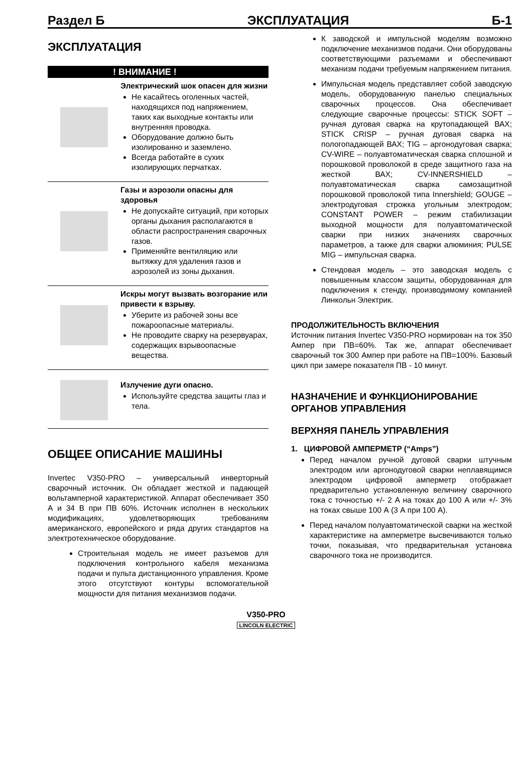Раздел Б ЭКСПЛУАТАЦИЯ Б-1
ЭКСПЛУАТАЦИЯ
! ВНИМАНИЕ !
Электрический шок опасен для жизни
Не касайтесь оголенных частей, находящихся под напряжением, таких как выходные контакты или внутренняя проводка.
Оборудование должно быть изолированно и заземлено.
Всегда работайте в сухих изолирующих перчатках.
Газы и аэрозоли опасны для здоровья
Не допускайте ситуаций, при которых органы дыхания располагаются в области распространения сварочных газов.
Применяйте вентиляцию или вытяжку для удаления газов и аэрозолей из зоны дыхания.
Искры могут вызвать возгорание или привести к взрыву.
Уберите из рабочей зоны все пожароопасные материалы.
Не проводите сварку на резервуарах, содержащих взрывоопасные вещества.
Излучение дуги опасно.
Используйте средства защиты глаз и тела.
ОБЩЕЕ ОПИСАНИЕ МАШИНЫ
Invertec V350-PRO – универсальный инверторный сварочный источник. Он обладает жесткой и падающей вольтамперной характеристикой. Аппарат обеспечивает 350 А и 34 В при ПВ 60%. Источник исполнен в нескольких модификациях, удовлетворяющих требованиям американского, европейского и ряда других стандартов на электротехническое оборудование.
Строительная модель не имеет разъемов для подключения контрольного кабеля механизма подачи и пульта дистанционного управления. Кроме этого отсутствуют контуры вспомогательной мощности для питания механизмов подачи.
К заводской и импульсной моделям возможно подключение механизмов подачи. Они оборудованы соответствующими разъемами и обеспечивают механизм подачи требуемым напряжением питания.
Импульсная модель представляет собой заводскую модель, оборудованную панелью специальных сварочных процессов. Она обеспечивает следующие сварочные процессы: STICK SOFT – ручная дуговая сварка на крутопадающей ВАХ; STICK CRISP – ручная дуговая сварка на пологопадающей ВАХ; TIG – аргонодуговая сварка; CV-WIRE – полуавтоматическая сварка сплошной и порошковой проволокой в среде защитного газа на жесткой ВАХ; CV-INNERSHIELD – полуавтоматическая сварка самозащитной порошковой проволокой типа Innershield; GOUGE – электродуговая строжка угольным электродом; CONSTANT POWER – режим стабилизации выходной мощности для полуавтоматической сварки при низких значениях сварочных параметров, а также для сварки алюминия; PULSE MIG – импульсная сварка.
Стендовая модель – это заводская модель с повышенным классом защиты, оборудованная для подключения к стенду, производимому компанией Линкольн Электрик.
ПРОДОЛЖИТЕЛЬНОСТЬ ВКЛЮЧЕНИЯ
Источник питания Invertec V350-PRO нормирован на ток 350 Ампер при ПВ=60%. Так же, аппарат обеспечивает сварочный ток 300 Ампер при работе на ПВ=100%. Базовый цикл при замере показателя ПВ - 10 минут.
НАЗНАЧЕНИЕ И ФУНКЦИОНИРОВАНИЕ ОРГАНОВ УПРАВЛЕНИЯ
ВЕРХНЯЯ ПАНЕЛЬ УПРАВЛЕНИЯ
1. ЦИФРОВОЙ АМПЕРМЕТР (“Amps”)
Перед началом ручной дуговой сварки штучным электродом или аргонодуговой сварки неплавящимся электродом цифровой амперметр отображает предварительно установленную величину сварочного тока с точностью +/- 2 А на токах до 100 А или +/- 3% на токах свыше 100 А (3 А при 100 А).
Перед началом полуавтоматической сварки на жесткой характеристике на амперметре высвечиваются только точки, показывая, что предварительная установка сварочного тока не производится.
V350-PRO
LINCOLN ELECTRIC